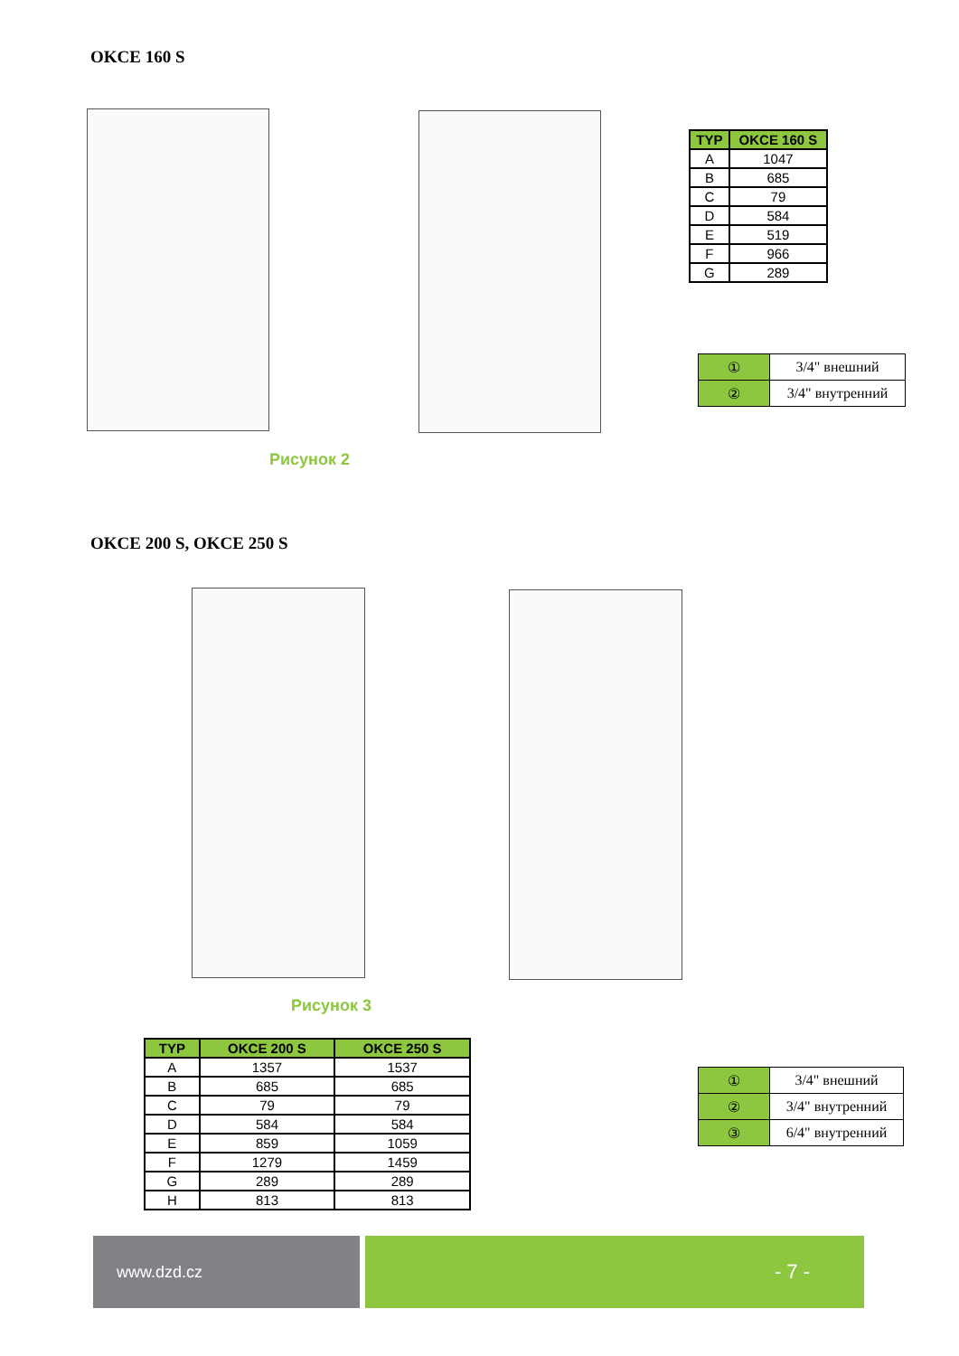OKCE 160 S
Рисунок 2
| TYP | OKCE 160 S |
| --- | --- |
| A | 1047 |
| B | 685 |
| C | 79 |
| D | 584 |
| E | 519 |
| F | 966 |
| G | 289 |
| ① | 3/4" внешний |
| ② | 3/4" внутренний |
OKCE 200 S, OKCE 250 S
Рисунок 3
| TYP | OKCE 200 S | OKCE 250 S |
| --- | --- | --- |
| A | 1357 | 1537 |
| B | 685 | 685 |
| C | 79 | 79 |
| D | 584 | 584 |
| E | 859 | 1059 |
| F | 1279 | 1459 |
| G | 289 | 289 |
| H | 813 | 813 |
| ① | 3/4" внешний |
| ② | 3/4" внутренний |
| ③ | 6/4" внутренний |
www.dzd.cz - 7 -